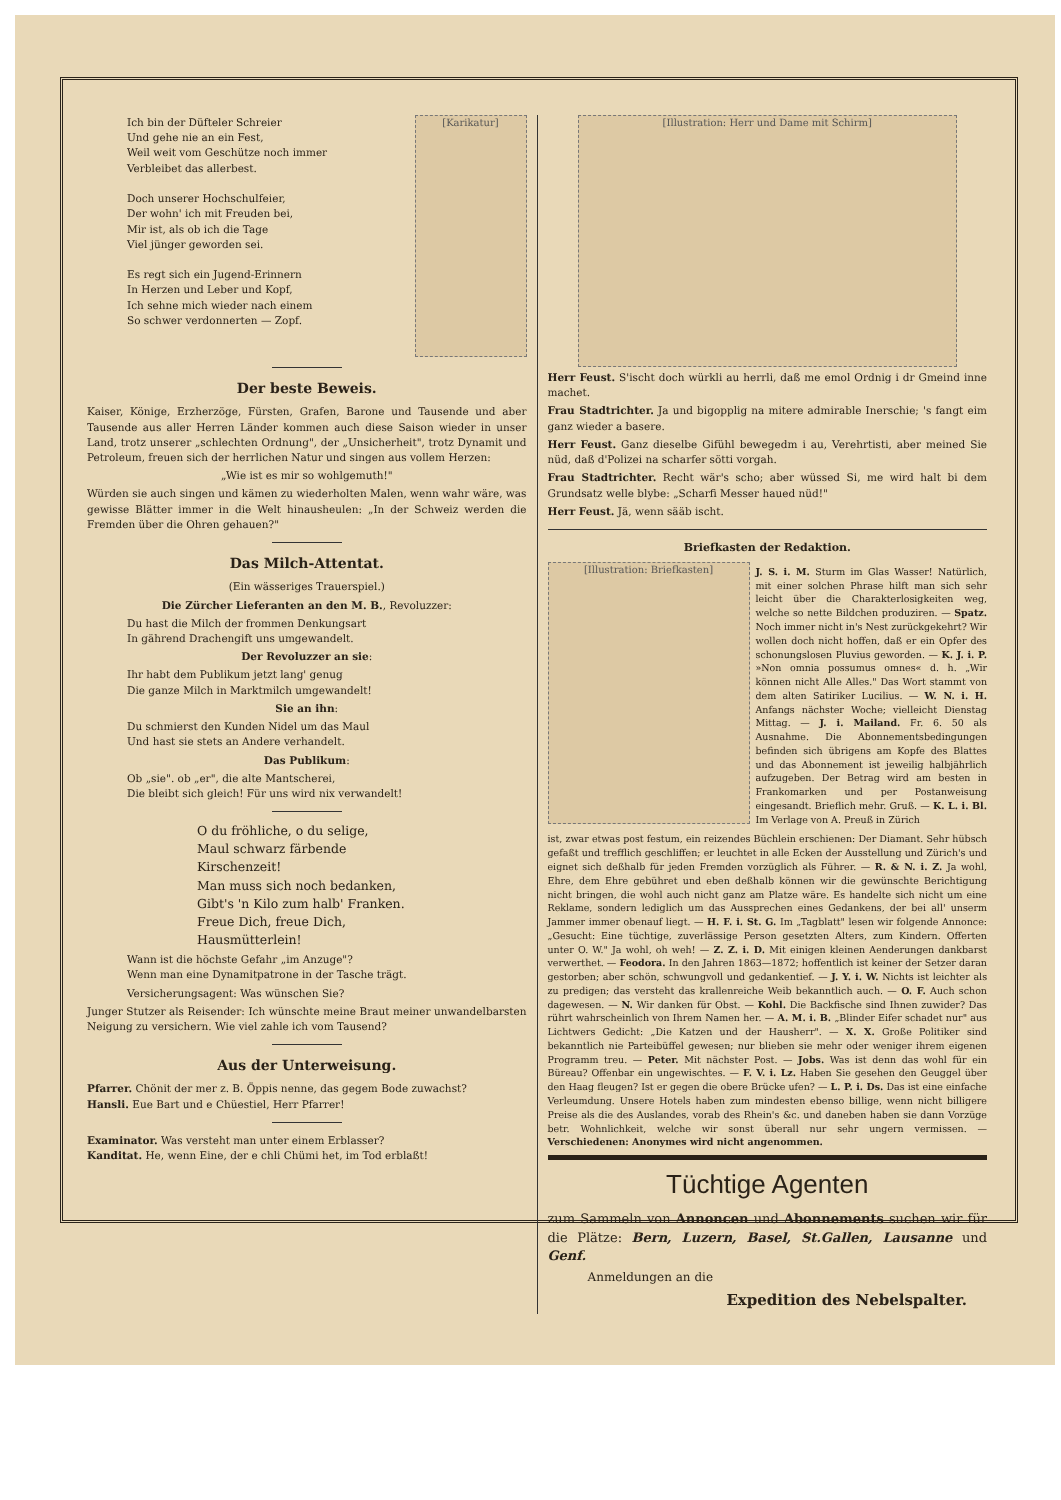Ich bin der Düfteler Schreier
Und gehe nie an ein Fest,
Weil weit vom Geschütze noch immer
Verbleibet das allerbest.
Doch unserer Hochschulfeier,
Der wohn' ich mit Freuden bei,
Mir ist, als ob ich die Tage
Viel jünger geworden sei.
Es regt sich ein Jugend-Erinnern
In Herzen und Leber und Kopf,
Ich sehne mich wieder nach einem
So schwer verdonnerten — Zopf.
[Karikatur]
Der beste Beweis.
Kaiser, Könige, Erzherzöge, Fürsten, Grafen, Barone und Tausende und aber Tausende aus aller Herren Länder kommen auch diese Saison wieder in unser Land, trotz unserer „schlechten Ordnung", der „Unsicherheit", trotz Dynamit und Petroleum, freuen sich der herrlichen Natur und singen aus vollem Herzen:
„Wie ist es mir so wohlgemuth!"
Würden sie auch singen und kämen zu wiederholten Malen, wenn wahr wäre, was gewisse Blätter immer in die Welt hinausheulen: „In der Schweiz werden die Fremden über die Ohren gehauen?"
Das Milch-Attentat.
(Ein wässeriges Trauerspiel.)
Die Zürcher Lieferanten an den M. B., Revoluzzer:
Du hast die Milch der frommen Denkungsart
In gährend Drachengift uns umgewandelt.
Der Revoluzzer an sie:
Ihr habt dem Publikum jetzt lang' genug
Die ganze Milch in Marktmilch umgewandelt!
Sie an ihn:
Du schmierst den Kunden Nidel um das Maul
Und hast sie stets an Andere verhandelt.
Das Publikum:
Ob „sie". ob „er", die alte Mantscherei,
Die bleibt sich gleich! Für uns wird nix verwandelt!
O du fröhliche, o du selige,
Maul schwarz färbende
Kirschenzeit!
Man muss sich noch bedanken,
Gibt's 'n Kilo zum halb' Franken.
Freue Dich, freue Dich,
Hausmütterlein!
Wann ist die höchste Gefahr „im Anzuge"?
Wenn man eine Dynamitpatrone in der Tasche trägt.
Versicherungsagent: Was wünschen Sie?
Junger Stutzer als Reisender: Ich wünschte meine Braut meiner unwandelbarsten Neigung zu versichern. Wie viel zahle ich vom Tausend?
Aus der Unterweisung.
Pfarrer. Chönit der mer z. B. Öppis nenne, das gegem Bode zuwachst?
Hansli. Eue Bart und e Chüestiel, Herr Pfarrer!
Examinator. Was versteht man unter einem Erblasser?
Kanditat. He, wenn Eine, der e chli Chümi het, im Tod erblaßt!
[Illustration: Herr und Dame mit Schirm]
Herr Feust. S'ischt doch würkli au herrli, daß me emol Ordnig i dr Gmeind inne machet.
Frau Stadtrichter. Ja und bigopplig na mitere admirable Inerschie; 's fangt eim ganz wieder a basere.
Herr Feust. Ganz dieselbe Gifühl bewegedm i au, Verehrtisti, aber meined Sie nüd, daß d'Polizei na scharfer sötti vorgah.
Frau Stadtrichter. Recht wär's scho; aber wüssed Si, me wird halt bi dem Grundsatz welle blybe: „Scharfi Messer haued nüd!"
Herr Feust. Jä, wenn sääb ischt.
Briefkasten der Redaktion.
[Illustration: Briefkasten]
J. S. i. M. Sturm im Glas Wasser! Natürlich, mit einer solchen Phrase hilft man sich sehr leicht über die Charakterlosigkeiten weg, welche so nette Bildchen produziren. — Spatz. Noch immer nicht in's Nest zurückgekehrt? Wir wollen doch nicht hoffen, daß er ein Opfer des schonungslosen Pluvius geworden. — K. J. i. P. »Non omnia possumus omnes« d. h. „Wir können nicht Alle Alles." Das Wort stammt von dem alten Satiriker Lucilius. — W. N. i. H. Anfangs nächster Woche; vielleicht Dienstag Mittag. — J. i. Mailand. Fr. 6. 50 als Ausnahme. Die Abonnementsbedingungen befinden sich übrigens am Kopfe des Blattes und das Abonnement ist jeweilig halbjährlich aufzugeben. Der Betrag wird am besten in Frankomarken und per Postanweisung eingesandt. Brieflich mehr. Gruß. — K. L. i. Bl. Im Verlage von A. Preuß in Zürich
ist, zwar etwas post festum, ein reizendes Büchlein erschienen: Der Diamant. Sehr hübsch gefaßt und trefflich geschliffen; er leuchtet in alle Ecken der Ausstellung und Zürich's und eignet sich deßhalb für jeden Fremden vorzüglich als Führer. — R. & N. i. Z. Ja wohl, Ehre, dem Ehre gebühret und eben deßhalb können wir die gewünschte Berichtigung nicht bringen, die wohl auch nicht ganz am Platze wäre. Es handelte sich nicht um eine Reklame, sondern lediglich um das Aussprechen eines Gedankens, der bei all' unserm Jammer immer obenauf liegt. — H. F. i. St. G. Im „Tagblatt" lesen wir folgende Annonce: „Gesucht: Eine tüchtige, zuverlässige Person gesetzten Alters, zum Kindern. Offerten unter O. W." Ja wohl, oh weh! — Z. Z. i. D. Mit einigen kleinen Aenderungen dankbarst verwerthet. — Feodora. In den Jahren 1863—1872; hoffentlich ist keiner der Setzer daran gestorben; aber schön, schwungvoll und gedankentief. — J. Y. i. W. Nichts ist leichter als zu predigen; das versteht das krallenreiche Weib bekanntlich auch. — O. F. Auch schon dagewesen. — N. Wir danken für Obst. — Kohl. Die Backfische sind Ihnen zuwider? Das rührt wahrscheinlich von Ihrem Namen her. — A. M. i. B. „Blinder Eifer schadet nur" aus Lichtwers Gedicht: „Die Katzen und der Hausherr". — X. X. Große Politiker sind bekanntlich nie Parteibüffel gewesen; nur blieben sie mehr oder weniger ihrem eigenen Programm treu. — Peter. Mit nächster Post. — Jobs. Was ist denn das wohl für ein Büreau? Offenbar ein ungewischtes. — F. V. i. Lz. Haben Sie gesehen den Geuggel über den Haag fleugen? Ist er gegen die obere Brücke ufen? — L. P. i. Ds. Das ist eine einfache Verleumdung. Unsere Hotels haben zum mindesten ebenso billige, wenn nicht billigere Preise als die des Auslandes, vorab des Rhein's &c. und daneben haben sie dann Vorzüge betr. Wohnlichkeit, welche wir sonst überall nur sehr ungern vermissen. — Verschiedenen: Anonymes wird nicht angenommen.
Tüchtige Agenten
zum Sammeln von Annoncen und Abonnements suchen wir für die Plätze: Bern, Luzern, Basel, St.Gallen, Lausanne und Genf.
Anmeldungen an die
Expedition des Nebelspalter.